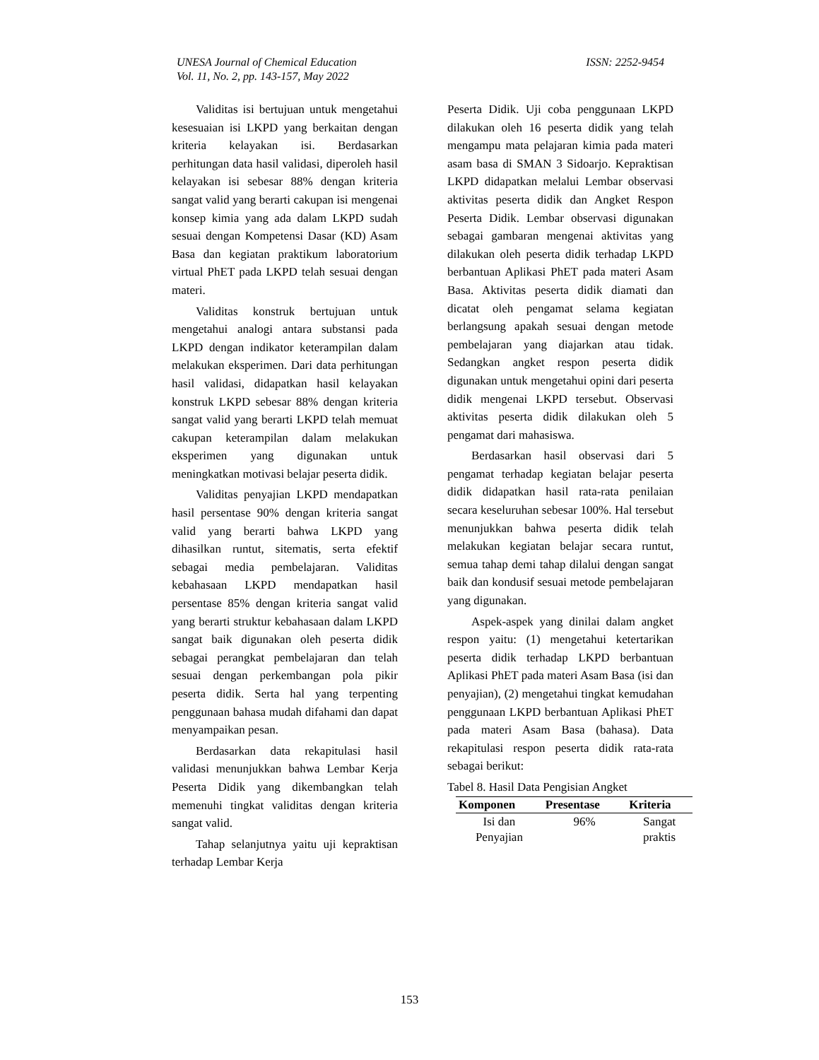UNESA Journal of Chemical Education
Vol. 11, No. 2, pp. 143-157, May 2022
ISSN: 2252-9454
Validitas isi bertujuan untuk mengetahui kesesuaian isi LKPD yang berkaitan dengan kriteria kelayakan isi. Berdasarkan perhitungan data hasil validasi, diperoleh hasil kelayakan isi sebesar 88% dengan kriteria sangat valid yang berarti cakupan isi mengenai konsep kimia yang ada dalam LKPD sudah sesuai dengan Kompetensi Dasar (KD) Asam Basa dan kegiatan praktikum laboratorium virtual PhET pada LKPD telah sesuai dengan materi.
Validitas konstruk bertujuan untuk mengetahui analogi antara substansi pada LKPD dengan indikator keterampilan dalam melakukan eksperimen. Dari data perhitungan hasil validasi, didapatkan hasil kelayakan konstruk LKPD sebesar 88% dengan kriteria sangat valid yang berarti LKPD telah memuat cakupan keterampilan dalam melakukan eksperimen yang digunakan untuk meningkatkan motivasi belajar peserta didik.
Validitas penyajian LKPD mendapatkan hasil persentase 90% dengan kriteria sangat valid yang berarti bahwa LKPD yang dihasilkan runtut, sitematis, serta efektif sebagai media pembelajaran. Validitas kebahasaan LKPD mendapatkan hasil persentase 85% dengan kriteria sangat valid yang berarti struktur kebahasaan dalam LKPD sangat baik digunakan oleh peserta didik sebagai perangkat pembelajaran dan telah sesuai dengan perkembangan pola pikir peserta didik. Serta hal yang terpenting penggunaan bahasa mudah difahami dan dapat menyampaikan pesan.
Berdasarkan data rekapitulasi hasil validasi menunjukkan bahwa Lembar Kerja Peserta Didik yang dikembangkan telah memenuhi tingkat validitas dengan kriteria sangat valid.
Tahap selanjutnya yaitu uji kepraktisan terhadap Lembar Kerja
Peserta Didik. Uji coba penggunaan LKPD dilakukan oleh 16 peserta didik yang telah mengampu mata pelajaran kimia pada materi asam basa di SMAN 3 Sidoarjo. Kepraktisan LKPD didapatkan melalui Lembar observasi aktivitas peserta didik dan Angket Respon Peserta Didik. Lembar observasi digunakan sebagai gambaran mengenai aktivitas yang dilakukan oleh peserta didik terhadap LKPD berbantuan Aplikasi PhET pada materi Asam Basa. Aktivitas peserta didik diamati dan dicatat oleh pengamat selama kegiatan berlangsung apakah sesuai dengan metode pembelajaran yang diajarkan atau tidak. Sedangkan angket respon peserta didik digunakan untuk mengetahui opini dari peserta didik mengenai LKPD tersebut. Observasi aktivitas peserta didik dilakukan oleh 5 pengamat dari mahasiswa.
Berdasarkan hasil observasi dari 5 pengamat terhadap kegiatan belajar peserta didik didapatkan hasil rata-rata penilaian secara keseluruhan sebesar 100%. Hal tersebut menunjukkan bahwa peserta didik telah melakukan kegiatan belajar secara runtut, semua tahap demi tahap dilalui dengan sangat baik dan kondusif sesuai metode pembelajaran yang digunakan.
Aspek-aspek yang dinilai dalam angket respon yaitu: (1) mengetahui ketertarikan peserta didik terhadap LKPD berbantuan Aplikasi PhET pada materi Asam Basa (isi dan penyajian), (2) mengetahui tingkat kemudahan penggunaan LKPD berbantuan Aplikasi PhET pada materi Asam Basa (bahasa). Data rekapitulasi respon peserta didik rata-rata sebagai berikut:
Tabel 8. Hasil Data Pengisian Angket
| Komponen | Presentase | Kriteria |
| --- | --- | --- |
| Isi dan Penyajian | 96% | Sangat praktis |
153